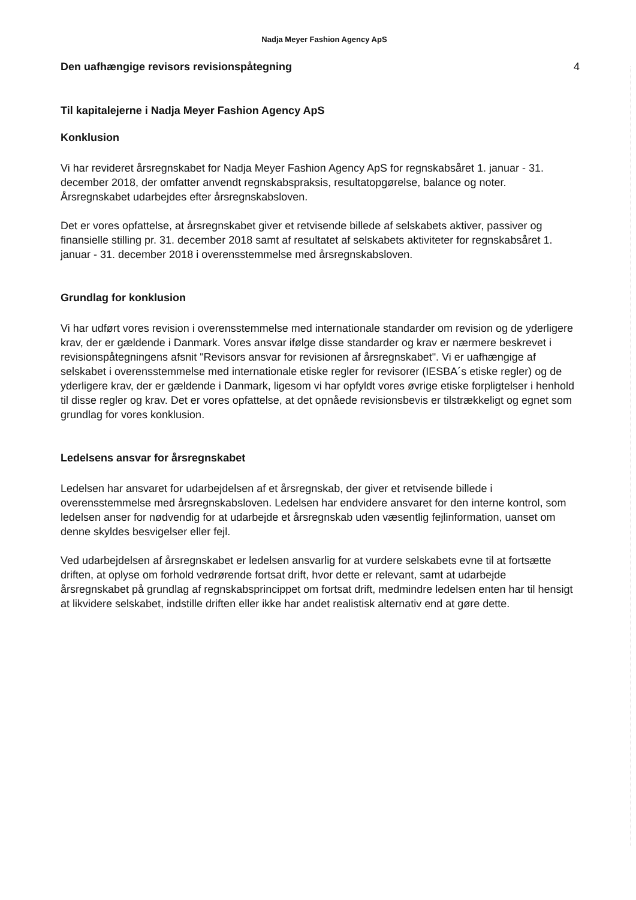Nadja Meyer Fashion Agency ApS
Den uafhængige revisors revisionspåtegning 4
Til kapitalejerne i Nadja Meyer Fashion Agency ApS
Konklusion
Vi har revideret årsregnskabet for Nadja Meyer Fashion Agency ApS for regnskabsåret 1. januar - 31. december 2018, der omfatter anvendt regnskabspraksis, resultatopgørelse, balance og noter. Årsregnskabet udarbejdes efter årsregnskabsloven.
Det er vores opfattelse, at årsregnskabet giver et retvisende billede af selskabets aktiver, passiver og finansielle stilling pr. 31. december 2018 samt af resultatet af selskabets aktiviteter for regnskabsåret 1. januar - 31. december 2018 i overensstemmelse med årsregnskabsloven.
Grundlag for konklusion
Vi har udført vores revision i overensstemmelse med internationale standarder om revision og de yderligere krav, der er gældende i Danmark. Vores ansvar ifølge disse standarder og krav er nærmere beskrevet i revisionspåtegningens afsnit "Revisors ansvar for revisionen af årsregnskabet". Vi er uafhængige af selskabet i overensstemmelse med internationale etiske regler for revisorer (IESBA´s etiske regler) og de yderligere krav, der er gældende i Danmark, ligesom vi har opfyldt vores øvrige etiske forpligtelser i henhold til disse regler og krav. Det er vores opfattelse, at det opnåede revisionsbevis er tilstrækkeligt og egnet som grundlag for vores konklusion.
Ledelsens ansvar for årsregnskabet
Ledelsen har ansvaret for udarbejdelsen af et årsregnskab, der giver et retvisende billede i overensstemmelse med årsregnskabsloven. Ledelsen har endvidere ansvaret for den interne kontrol, som ledelsen anser for nødvendig for at udarbejde et årsregnskab uden væsentlig fejlinformation, uanset om denne skyldes besvigelser eller fejl.
Ved udarbejdelsen af årsregnskabet er ledelsen ansvarlig for at vurdere selskabets evne til at fortsætte driften, at oplyse om forhold vedrørende fortsat drift, hvor dette er relevant, samt at udarbejde årsregnskabet på grundlag af regnskabsprincippet om fortsat drift, medmindre ledelsen enten har til hensigt at likvidere selskabet, indstille driften eller ikke har andet realistisk alternativ end at gøre dette.